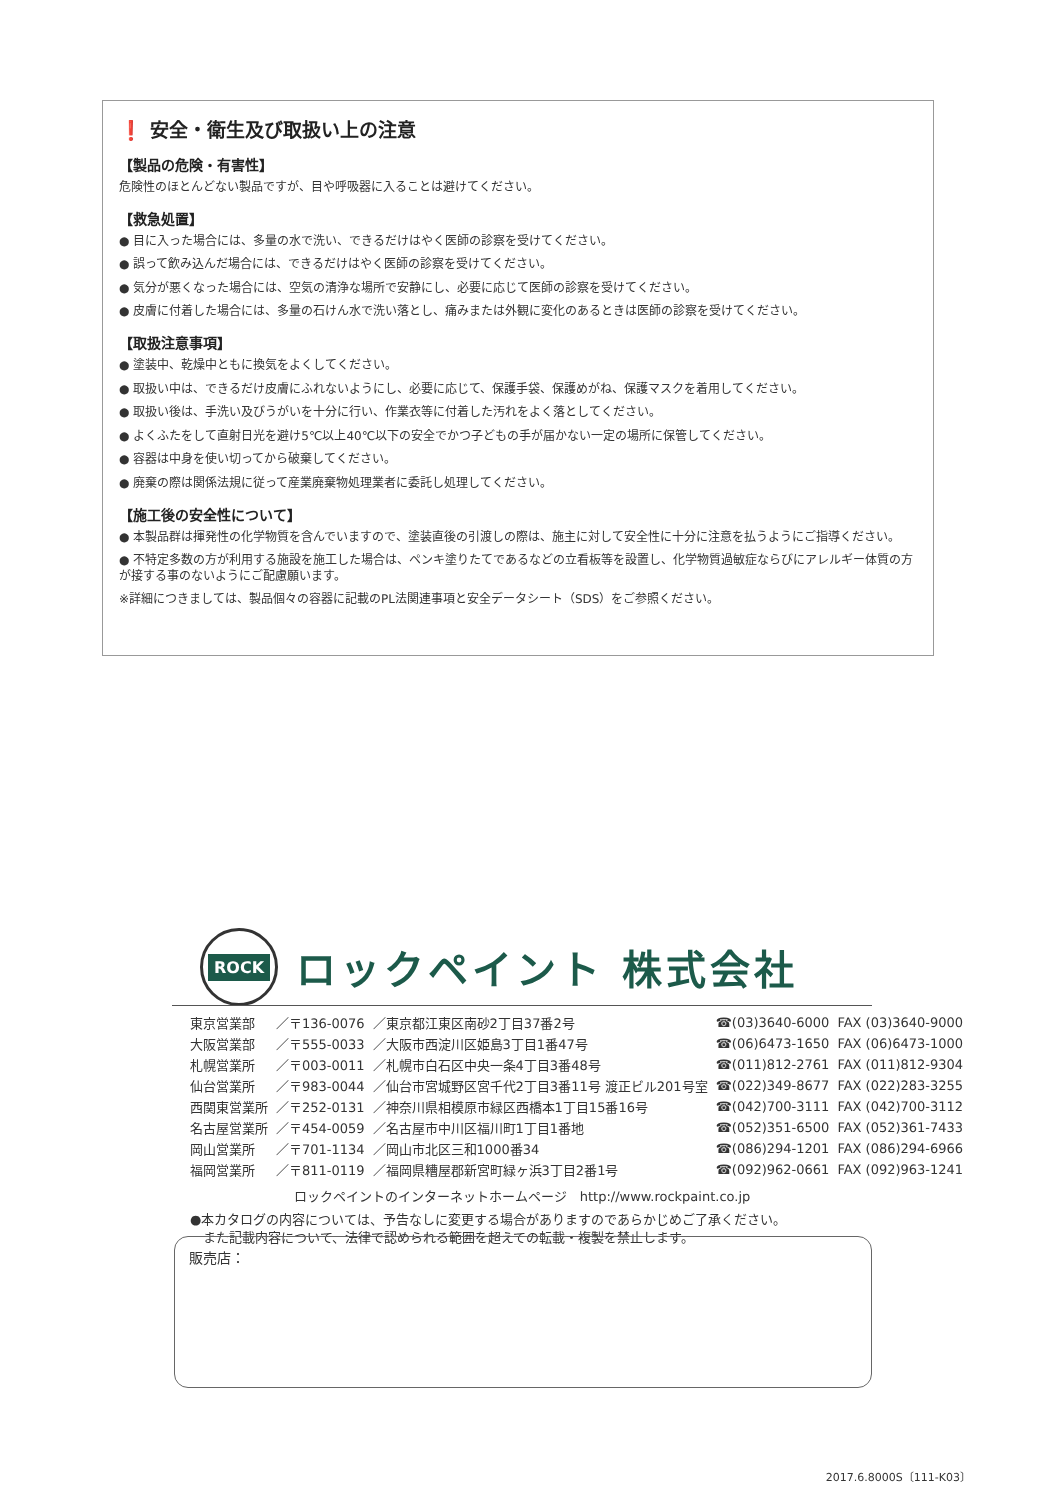❗ 安全・衛生及び取扱い上の注意
【製品の危険・有害性】
危険性のほとんどない製品ですが、目や呼吸器に入ることは避けてください。
【救急処置】
● 目に入った場合には、多量の水で洗い、できるだけはやく医師の診察を受けてください。
● 誤って飲み込んだ場合には、できるだけはやく医師の診察を受けてください。
● 気分が悪くなった場合には、空気の清浄な場所で安静にし、必要に応じて医師の診察を受けてください。
● 皮膚に付着した場合には、多量の石けん水で洗い落とし、痛みまたは外観に変化のあるときは医師の診察を受けてください。
【取扱注意事項】
● 塗装中、乾燥中ともに換気をよくしてください。
● 取扱い中は、できるだけ皮膚にふれないようにし、必要に応じて、保護手袋、保護めがね、保護マスクを着用してください。
● 取扱い後は、手洗い及びうがいを十分に行い、作業衣等に付着した汚れをよく落としてください。
● よくふたをして直射日光を避け5℃以上40℃以下の安全でかつ子どもの手が届かない一定の場所に保管してください。
● 容器は中身を使い切ってから破棄してください。
● 廃棄の際は関係法規に従って産業廃棄物処理業者に委託し処理してください。
【施工後の安全性について】
● 本製品群は揮発性の化学物質を含んでいますので、塗装直後の引渡しの際は、施主に対して安全性に十分に注意を払うようにご指導ください。
● 不特定多数の方が利用する施設を施工した場合は、ペンキ塗りたてであるなどの立看板等を設置し、化学物質過敏症ならびにアレルギー体質の方が接する事のないようにご配慮願います。
※詳細につきましては、製品個々の容器に記載のPL法関連事項と安全データシート（SDS）をご参照ください。
ROCK
ロックペイント 株式会社
| 東京営業部 | ／〒136-0076 | ／東京都江東区南砂2丁目37番2号 | ☎(03)3640-6000 | FAX (03)3640-9000 |
| 大阪営業部 | ／〒555-0033 | ／大阪市西淀川区姫島3丁目1番47号 | ☎(06)6473-1650 | FAX (06)6473-1000 |
| 札幌営業所 | ／〒003-0011 | ／札幌市白石区中央一条4丁目3番48号 | ☎(011)812-2761 | FAX (011)812-9304 |
| 仙台営業所 | ／〒983-0044 | ／仙台市宮城野区宮千代2丁目3番11号 渡正ビル201号室 | ☎(022)349-8677 | FAX (022)283-3255 |
| 西関東営業所 | ／〒252-0131 | ／神奈川県相模原市緑区西橋本1丁目15番16号 | ☎(042)700-3111 | FAX (042)700-3112 |
| 名古屋営業所 | ／〒454-0059 | ／名古屋市中川区福川町1丁目1番地 | ☎(052)351-6500 | FAX (052)361-7433 |
| 岡山営業所 | ／〒701-1134 | ／岡山市北区三和1000番34 | ☎(086)294-1201 | FAX (086)294-6966 |
| 福岡営業所 | ／〒811-0119 | ／福岡県糟屋郡新宮町緑ヶ浜3丁目2番1号 | ☎(092)962-0661 | FAX (092)963-1241 |
ロックペイントのインターネットホームページ　http://www.rockpaint.co.jp
●本カタログの内容については、予告なしに変更する場合がありますのであらかじめご了承ください。
　また記載内容について、法律で認められる範囲を超えての転載・複製を禁止します。
販売店：
2017.6.8000S〔111-K03〕